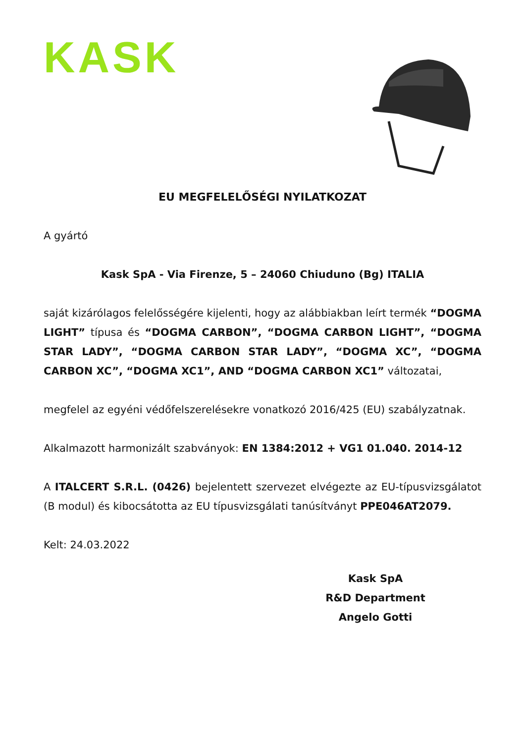KASK
EU MEGFELELŐSÉGI NYILATKOZAT
A gyártó
Kask SpA - Via Firenze, 5 – 24060 Chiuduno (Bg) ITALIA
saját kizárólagos felelősségére kijelenti, hogy az alábbiakban leírt termék “DOGMA LIGHT” típusa és “DOGMA CARBON”, “DOGMA CARBON LIGHT”, “DOGMA STAR LADY”, “DOGMA CARBON STAR LADY”, “DOGMA XC”, “DOGMA CARBON XC”, “DOGMA XC1”, AND “DOGMA CARBON XC1” változatai,
megfelel az egyéni védőfelszerelésekre vonatkozó 2016/425 (EU) szabályzatnak.
Alkalmazott harmonizált szabványok: EN 1384:2012 + VG1 01.040. 2014-12
A ITALCERT S.R.L. (0426) bejelentett szervezet elvégezte az EU-típusvizsgálatot (B modul) és kibocsátotta az EU típusvizsgálati tanúsítványt PPE046AT2079.
Kelt: 24.03.2022
Kask SpA
R&D Department
Angelo Gotti